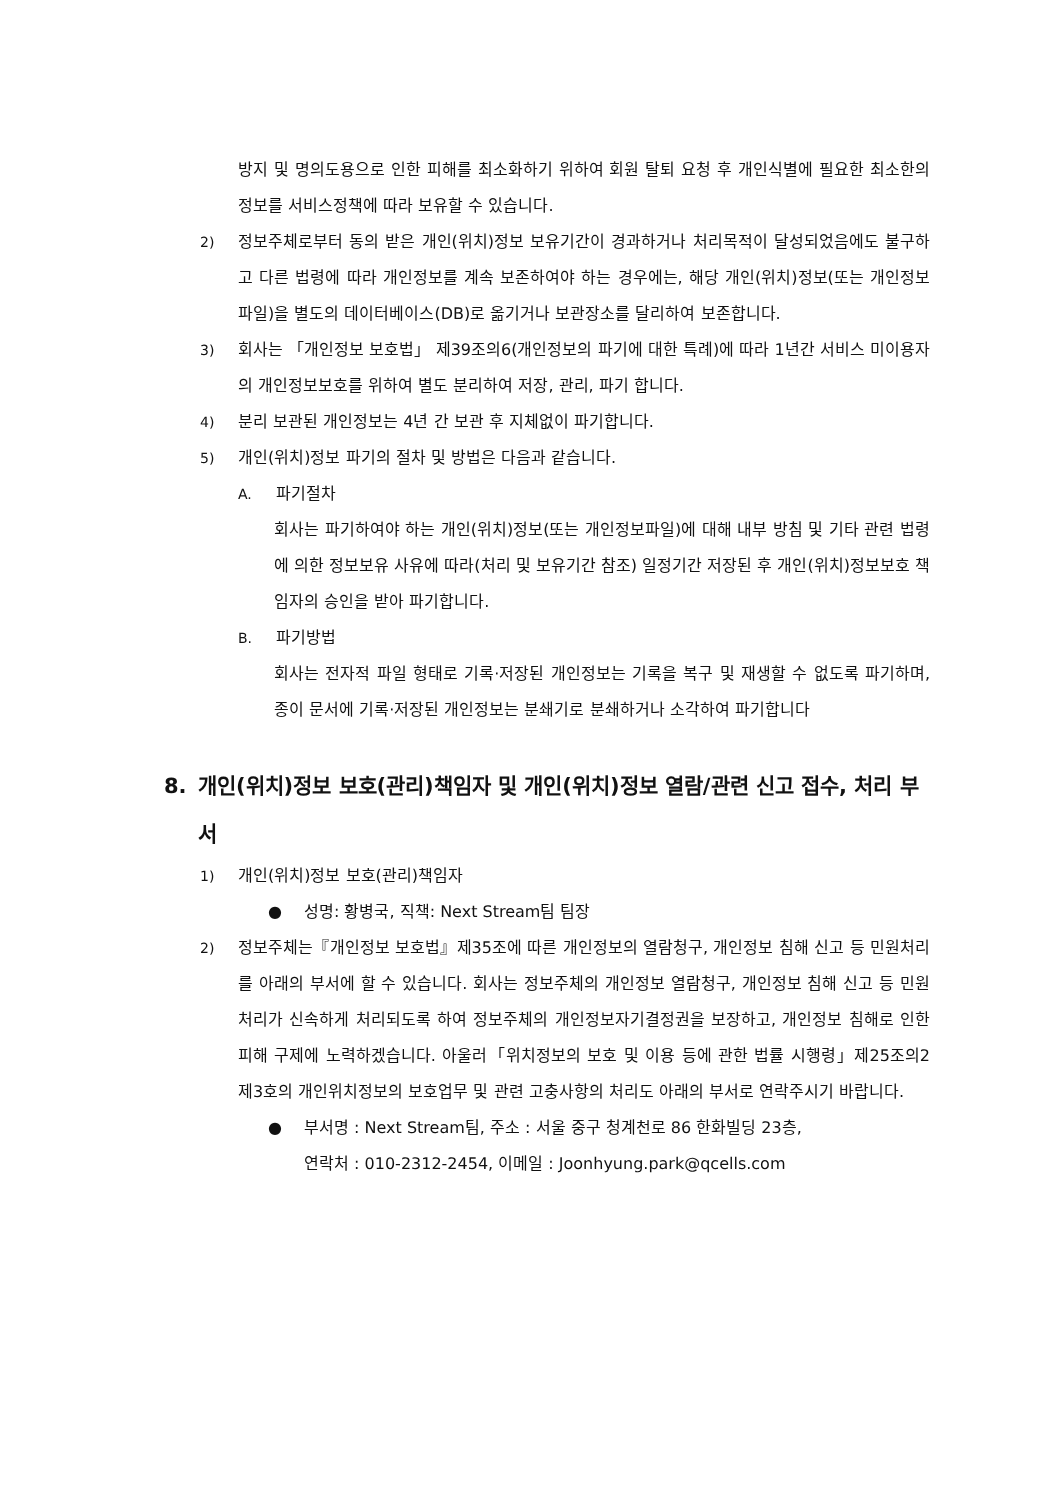방지 및 명의도용으로 인한 피해를 최소화하기 위하여 회원 탈퇴 요청 후 개인식별에 필요한 최소한의 정보를 서비스정책에 따라 보유할 수 있습니다.
2) 정보주체로부터 동의 받은 개인(위치)정보 보유기간이 경과하거나 처리목적이 달성되었음에도 불구하고 다른 법령에 따라 개인정보를 계속 보존하여야 하는 경우에는, 해당 개인(위치)정보(또는 개인정보파일)을 별도의 데이터베이스(DB)로 옮기거나 보관장소를 달리하여 보존합니다.
3) 회사는 「개인정보 보호법」 제39조의6(개인정보의 파기에 대한 특례)에 따라 1년간 서비스 미이용자의 개인정보보호를 위하여 별도 분리하여 저장, 관리, 파기 합니다.
4) 분리 보관된 개인정보는 4년 간 보관 후 지체없이 파기합니다.
5) 개인(위치)정보 파기의 절차 및 방법은 다음과 같습니다.
A. 파기절차
회사는 파기하여야 하는 개인(위치)정보(또는 개인정보파일)에 대해 내부 방침 및 기타 관련 법령에 의한 정보보유 사유에 따라(처리 및 보유기간 참조) 일정기간 저장된 후 개인(위치)정보보호 책임자의 승인을 받아 파기합니다.
B. 파기방법
회사는 전자적 파일 형태로 기록·저장된 개인정보는 기록을 복구 및 재생할 수 없도록 파기하며, 종이 문서에 기록·저장된 개인정보는 분쇄기로 분쇄하거나 소각하여 파기합니다
8. 개인(위치)정보 보호(관리)책임자 및 개인(위치)정보 열람/관련 신고 접수, 처리 부서
1) 개인(위치)정보 보호(관리)책임자
● 성명: 황병국, 직책: Next Stream팀 팀장
2) 정보주체는『개인정보 보호법』제35조에 따른 개인정보의 열람청구, 개인정보 침해 신고 등 민원처리를 아래의 부서에 할 수 있습니다. 회사는 정보주체의 개인정보 열람청구, 개인정보 침해 신고 등 민원처리가 신속하게 처리되도록 하여 정보주체의 개인정보자기결정권을 보장하고, 개인정보 침해로 인한 피해 구제에 노력하겠습니다. 아울러「위치정보의 보호 및 이용 등에 관한 법률 시행령」제25조의2 제3호의 개인위치정보의 보호업무 및 관련 고충사항의 처리도 아래의 부서로 연락주시기 바랍니다.
● 부서명 : Next Stream팀, 주소 : 서울 중구 청계천로 86 한화빌딩 23층,
연락처 : 010-2312-2454, 이메일 : Joonhyung.park@qcells.com